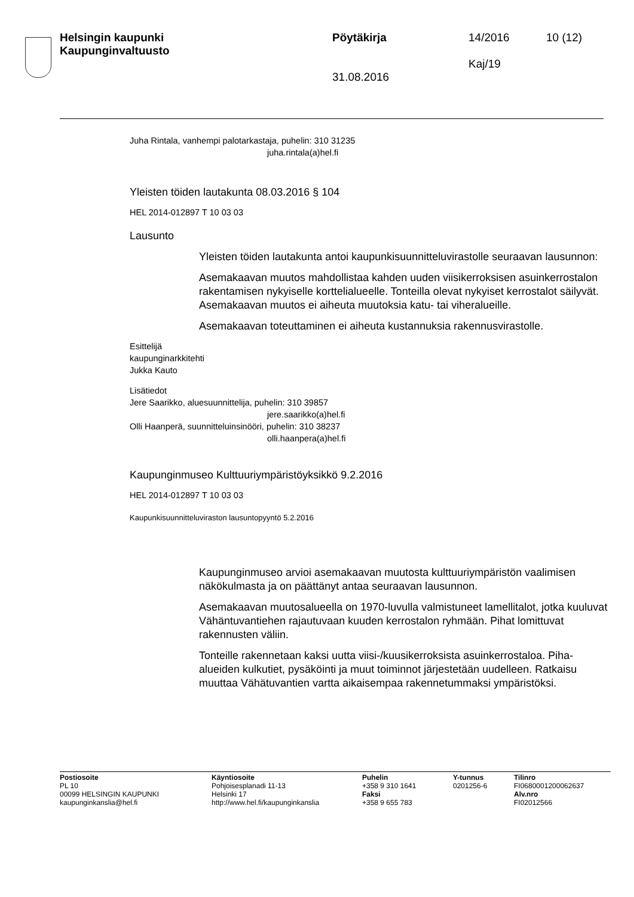Helsingin kaupunki
Kaupunginvaltuusto
Pöytäkirja
31.08.2016
14/2016
Kaj/19
10 (12)
Juha Rintala, vanhempi palotarkastaja, puhelin: 310 31235
juha.rintala(a)hel.fi
Yleisten töiden lautakunta 08.03.2016 § 104
HEL 2014-012897 T 10 03 03
Lausunto
Yleisten töiden lautakunta antoi kaupunkisuunnitteluvirastolle seuraavan lausunnon:
Asemakaavan muutos mahdollistaa kahden uuden viisikerroksisen asuinkerrostalon rakentamisen nykyiselle korttelialueelle. Tonteilla olevat nykyiset kerrostalot säilyvät. Asemakaavan muutos ei aiheuta muutoksia katu- tai viheralueille.
Asemakaavan toteuttaminen ei aiheuta kustannuksia rakennusvirastolle.
Esittelijä
kaupunginarkkitehti
Jukka Kauto
Lisätiedot
Jere Saarikko, aluesuunnittelija, puhelin: 310 39857
jere.saarikko(a)hel.fi
Olli Haanperä, suunnitteluinsinööri, puhelin: 310 38237
olli.haanpera(a)hel.fi
Kaupunginmuseo Kulttuuriympäristöyksikkö 9.2.2016
HEL 2014-012897 T 10 03 03
Kaupunkisuunnitteluviraston lausuntopyyntö 5.2.2016
Kaupunginmuseo arvioi asemakaavan muutosta kulttuuriympäristön vaalimisen näkökulmasta ja on päättänyt antaa seuraavan lausunnon.
Asemakaavan muutosalueella on 1970-luvulla valmistuneet lamellitalot, jotka kuuluvat Vähäntuvantiehen rajautuvaan kuuden kerrostalon ryhmään. Pihat lomittuvat rakennusten väliin.
Tonteille rakennetaan kaksi uutta viisi-/kuusikerroksista asuinkerrostaloa. Piha-alueiden kulkutiet, pysäköinti ja muut toiminnot järjestetään uudelleen. Ratkaisu muuttaa Vähätuvantien vartta aikaisempaa rakennetummaksi ympäristöksi.
Postiosoite
PL 10
00099 HELSINGIN KAUPUNKI
kaupunginkanslia@hel.fi
Käyntiosoite
Pohjoisesplanadi 11-13
Helsinki 17
http://www.hel.fi/kaupunginkanslia
Puhelin
+358 9 310 1641
Faksi
+358 9 655 783
Y-tunnus
0201256-6
Tilinro
FI0680001200062637
Alv.nro
FI02012566